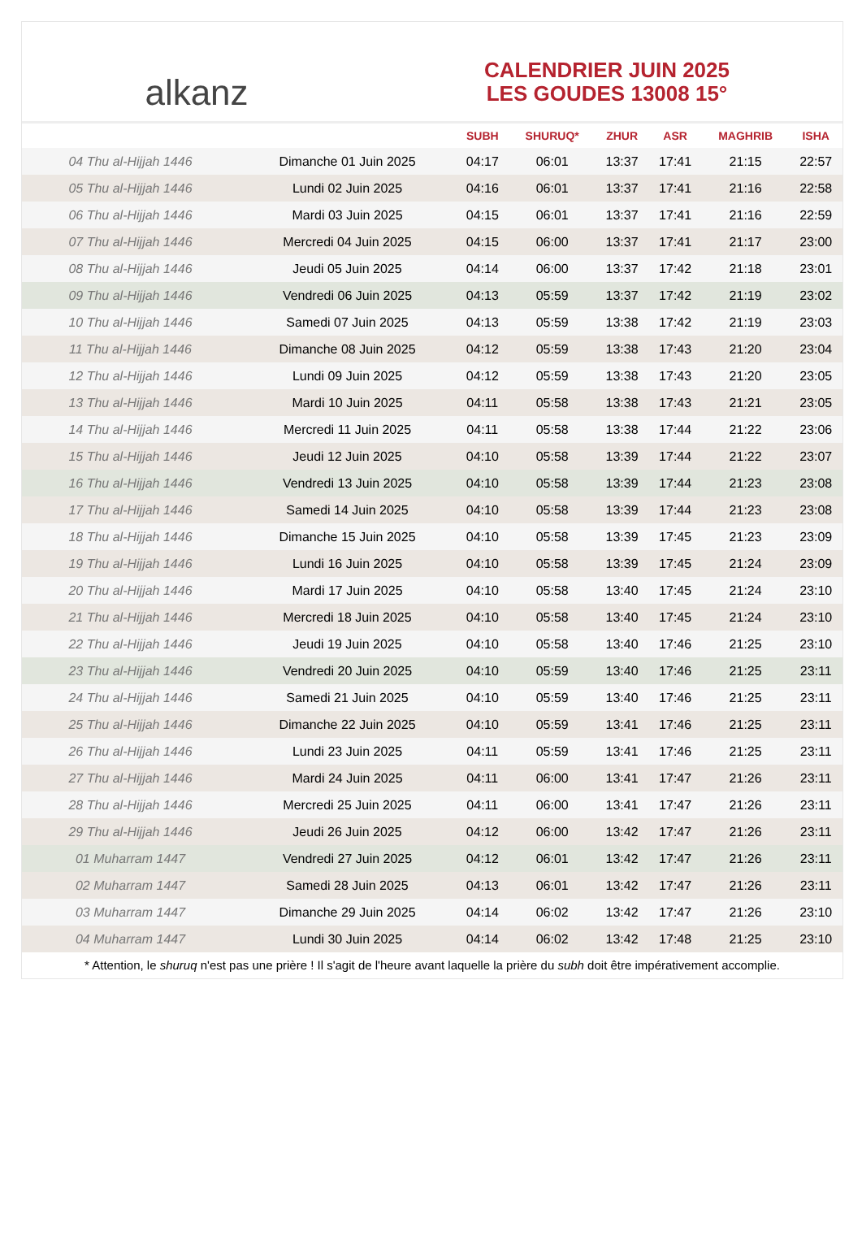alkanz
CALENDRIER JUIN 2025
LES GOUDES 13008 15°
| | | SUBH | SHURUQ* | ZHUR | ASR | MAGHRIB | ISHA |
| --- | --- | --- | --- | --- | --- | --- | --- |
| 04 Thu al-Hijjah 1446 | Dimanche 01 Juin 2025 | 04:17 | 06:01 | 13:37 | 17:41 | 21:15 | 22:57 |
| 05 Thu al-Hijjah 1446 | Lundi 02 Juin 2025 | 04:16 | 06:01 | 13:37 | 17:41 | 21:16 | 22:58 |
| 06 Thu al-Hijjah 1446 | Mardi 03 Juin 2025 | 04:15 | 06:01 | 13:37 | 17:41 | 21:16 | 22:59 |
| 07 Thu al-Hijjah 1446 | Mercredi 04 Juin 2025 | 04:15 | 06:00 | 13:37 | 17:41 | 21:17 | 23:00 |
| 08 Thu al-Hijjah 1446 | Jeudi 05 Juin 2025 | 04:14 | 06:00 | 13:37 | 17:42 | 21:18 | 23:01 |
| 09 Thu al-Hijjah 1446 | Vendredi 06 Juin 2025 | 04:13 | 05:59 | 13:37 | 17:42 | 21:19 | 23:02 |
| 10 Thu al-Hijjah 1446 | Samedi 07 Juin 2025 | 04:13 | 05:59 | 13:38 | 17:42 | 21:19 | 23:03 |
| 11 Thu al-Hijjah 1446 | Dimanche 08 Juin 2025 | 04:12 | 05:59 | 13:38 | 17:43 | 21:20 | 23:04 |
| 12 Thu al-Hijjah 1446 | Lundi 09 Juin 2025 | 04:12 | 05:59 | 13:38 | 17:43 | 21:20 | 23:05 |
| 13 Thu al-Hijjah 1446 | Mardi 10 Juin 2025 | 04:11 | 05:58 | 13:38 | 17:43 | 21:21 | 23:05 |
| 14 Thu al-Hijjah 1446 | Mercredi 11 Juin 2025 | 04:11 | 05:58 | 13:38 | 17:44 | 21:22 | 23:06 |
| 15 Thu al-Hijjah 1446 | Jeudi 12 Juin 2025 | 04:10 | 05:58 | 13:39 | 17:44 | 21:22 | 23:07 |
| 16 Thu al-Hijjah 1446 | Vendredi 13 Juin 2025 | 04:10 | 05:58 | 13:39 | 17:44 | 21:23 | 23:08 |
| 17 Thu al-Hijjah 1446 | Samedi 14 Juin 2025 | 04:10 | 05:58 | 13:39 | 17:44 | 21:23 | 23:08 |
| 18 Thu al-Hijjah 1446 | Dimanche 15 Juin 2025 | 04:10 | 05:58 | 13:39 | 17:45 | 21:23 | 23:09 |
| 19 Thu al-Hijjah 1446 | Lundi 16 Juin 2025 | 04:10 | 05:58 | 13:39 | 17:45 | 21:24 | 23:09 |
| 20 Thu al-Hijjah 1446 | Mardi 17 Juin 2025 | 04:10 | 05:58 | 13:40 | 17:45 | 21:24 | 23:10 |
| 21 Thu al-Hijjah 1446 | Mercredi 18 Juin 2025 | 04:10 | 05:58 | 13:40 | 17:45 | 21:24 | 23:10 |
| 22 Thu al-Hijjah 1446 | Jeudi 19 Juin 2025 | 04:10 | 05:58 | 13:40 | 17:46 | 21:25 | 23:10 |
| 23 Thu al-Hijjah 1446 | Vendredi 20 Juin 2025 | 04:10 | 05:59 | 13:40 | 17:46 | 21:25 | 23:11 |
| 24 Thu al-Hijjah 1446 | Samedi 21 Juin 2025 | 04:10 | 05:59 | 13:40 | 17:46 | 21:25 | 23:11 |
| 25 Thu al-Hijjah 1446 | Dimanche 22 Juin 2025 | 04:10 | 05:59 | 13:41 | 17:46 | 21:25 | 23:11 |
| 26 Thu al-Hijjah 1446 | Lundi 23 Juin 2025 | 04:11 | 05:59 | 13:41 | 17:46 | 21:25 | 23:11 |
| 27 Thu al-Hijjah 1446 | Mardi 24 Juin 2025 | 04:11 | 06:00 | 13:41 | 17:47 | 21:26 | 23:11 |
| 28 Thu al-Hijjah 1446 | Mercredi 25 Juin 2025 | 04:11 | 06:00 | 13:41 | 17:47 | 21:26 | 23:11 |
| 29 Thu al-Hijjah 1446 | Jeudi 26 Juin 2025 | 04:12 | 06:00 | 13:42 | 17:47 | 21:26 | 23:11 |
| 01 Muharram 1447 | Vendredi 27 Juin 2025 | 04:12 | 06:01 | 13:42 | 17:47 | 21:26 | 23:11 |
| 02 Muharram 1447 | Samedi 28 Juin 2025 | 04:13 | 06:01 | 13:42 | 17:47 | 21:26 | 23:11 |
| 03 Muharram 1447 | Dimanche 29 Juin 2025 | 04:14 | 06:02 | 13:42 | 17:47 | 21:26 | 23:10 |
| 04 Muharram 1447 | Lundi 30 Juin 2025 | 04:14 | 06:02 | 13:42 | 17:48 | 21:25 | 23:10 |
* Attention, le shuruq n'est pas une prière ! Il s'agit de l'heure avant laquelle la prière du subh doit être impérativement accomplie.